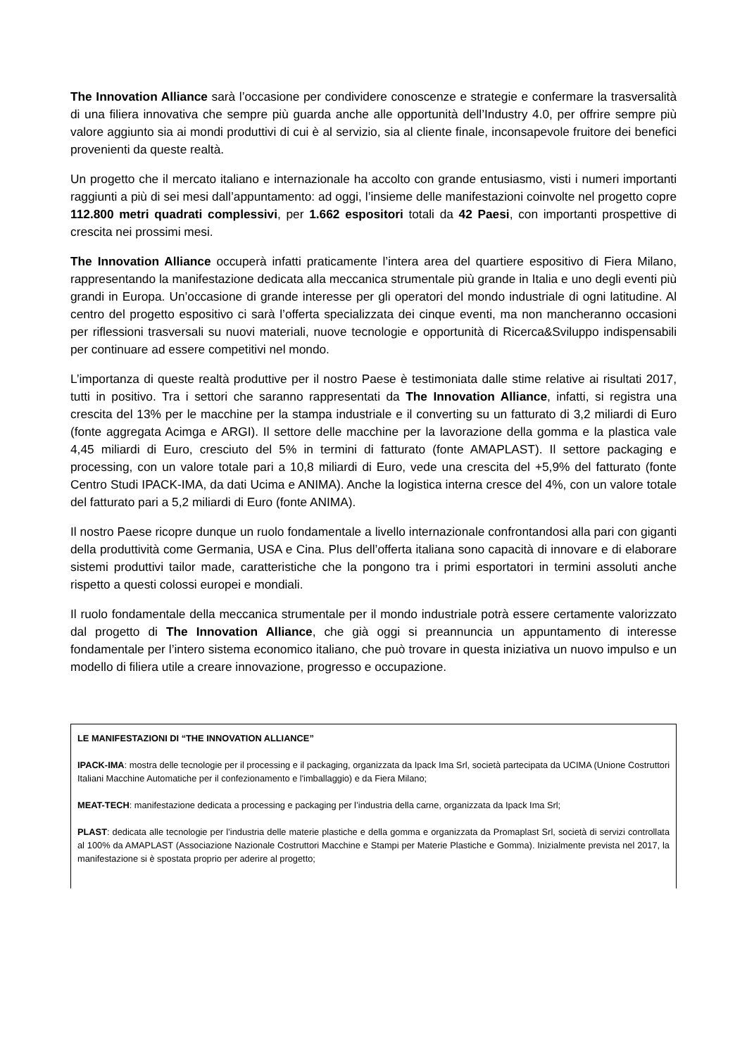The Innovation Alliance sarà l’occasione per condividere conoscenze e strategie e confermare la trasversalità di una filiera innovativa che sempre più guarda anche alle opportunità dell’Industry 4.0, per offrire sempre più valore aggiunto sia ai mondi produttivi di cui è al servizio, sia al cliente finale, inconsapevole fruitore dei benefici provenienti da queste realtà.
Un progetto che il mercato italiano e internazionale ha accolto con grande entusiasmo, visti i numeri importanti raggiunti a più di sei mesi dall’appuntamento: ad oggi, l’insieme delle manifestazioni coinvolte nel progetto copre 112.800 metri quadrati complessivi, per 1.662 espositori totali da 42 Paesi, con importanti prospettive di crescita nei prossimi mesi.
The Innovation Alliance occuperà infatti praticamente l’intera area del quartiere espositivo di Fiera Milano, rappresentando la manifestazione dedicata alla meccanica strumentale più grande in Italia e uno degli eventi più grandi in Europa. Un’occasione di grande interesse per gli operatori del mondo industriale di ogni latitudine. Al centro del progetto espositivo ci sarà l’offerta specializzata dei cinque eventi, ma non mancheranno occasioni per riflessioni trasversali su nuovi materiali, nuove tecnologie e opportunità di Ricerca&Sviluppo indispensabili per continuare ad essere competitivi nel mondo.
L’importanza di queste realtà produttive per il nostro Paese è testimoniata dalle stime relative ai risultati 2017, tutti in positivo. Tra i settori che saranno rappresentati da The Innovation Alliance, infatti, si registra una crescita del 13% per le macchine per la stampa industriale e il converting su un fatturato di 3,2 miliardi di Euro (fonte aggregata Acimga e ARGI). Il settore delle macchine per la lavorazione della gomma e la plastica vale 4,45 miliardi di Euro, cresciuto del 5% in termini di fatturato (fonte AMAPLAST). Il settore packaging e processing, con un valore totale pari a 10,8 miliardi di Euro, vede una crescita del +5,9% del fatturato (fonte Centro Studi IPACK-IMA, da dati Ucima e ANIMA). Anche la logistica interna cresce del 4%, con un valore totale del fatturato pari a 5,2 miliardi di Euro (fonte ANIMA).
Il nostro Paese ricopre dunque un ruolo fondamentale a livello internazionale confrontandosi alla pari con giganti della produttività come Germania, USA e Cina. Plus dell’offerta italiana sono capacità di innovare e di elaborare sistemi produttivi tailor made, caratteristiche che la pongono tra i primi esportatori in termini assoluti anche rispetto a questi colossi europei e mondiali.
Il ruolo fondamentale della meccanica strumentale per il mondo industriale potrà essere certamente valorizzato dal progetto di The Innovation Alliance, che già oggi si preannuncia un appuntamento di interesse fondamentale per l’intero sistema economico italiano, che può trovare in questa iniziativa un nuovo impulso e un modello di filiera utile a creare innovazione, progresso e occupazione.
LE MANIFESTAZIONI DI “THE INNOVATION ALLIANCE”
IPACK-IMA: mostra delle tecnologie per il processing e il packaging, organizzata da Ipack Ima Srl, società partecipata da UCIMA (Unione Costruttori Italiani Macchine Automatiche per il confezionamento e l'imballaggio) e da Fiera Milano;
MEAT-TECH: manifestazione dedicata a processing e packaging per l’industria della carne, organizzata da Ipack Ima Srl;
PLAST: dedicata alle tecnologie per l’industria delle materie plastiche e della gomma e organizzata da Promaplast Srl, società di servizi controllata al 100% da AMAPLAST (Associazione Nazionale Costruttori Macchine e Stampi per Materie Plastiche e Gomma). Inizialmente prevista nel 2017, la manifestazione si è spostata proprio per aderire al progetto;